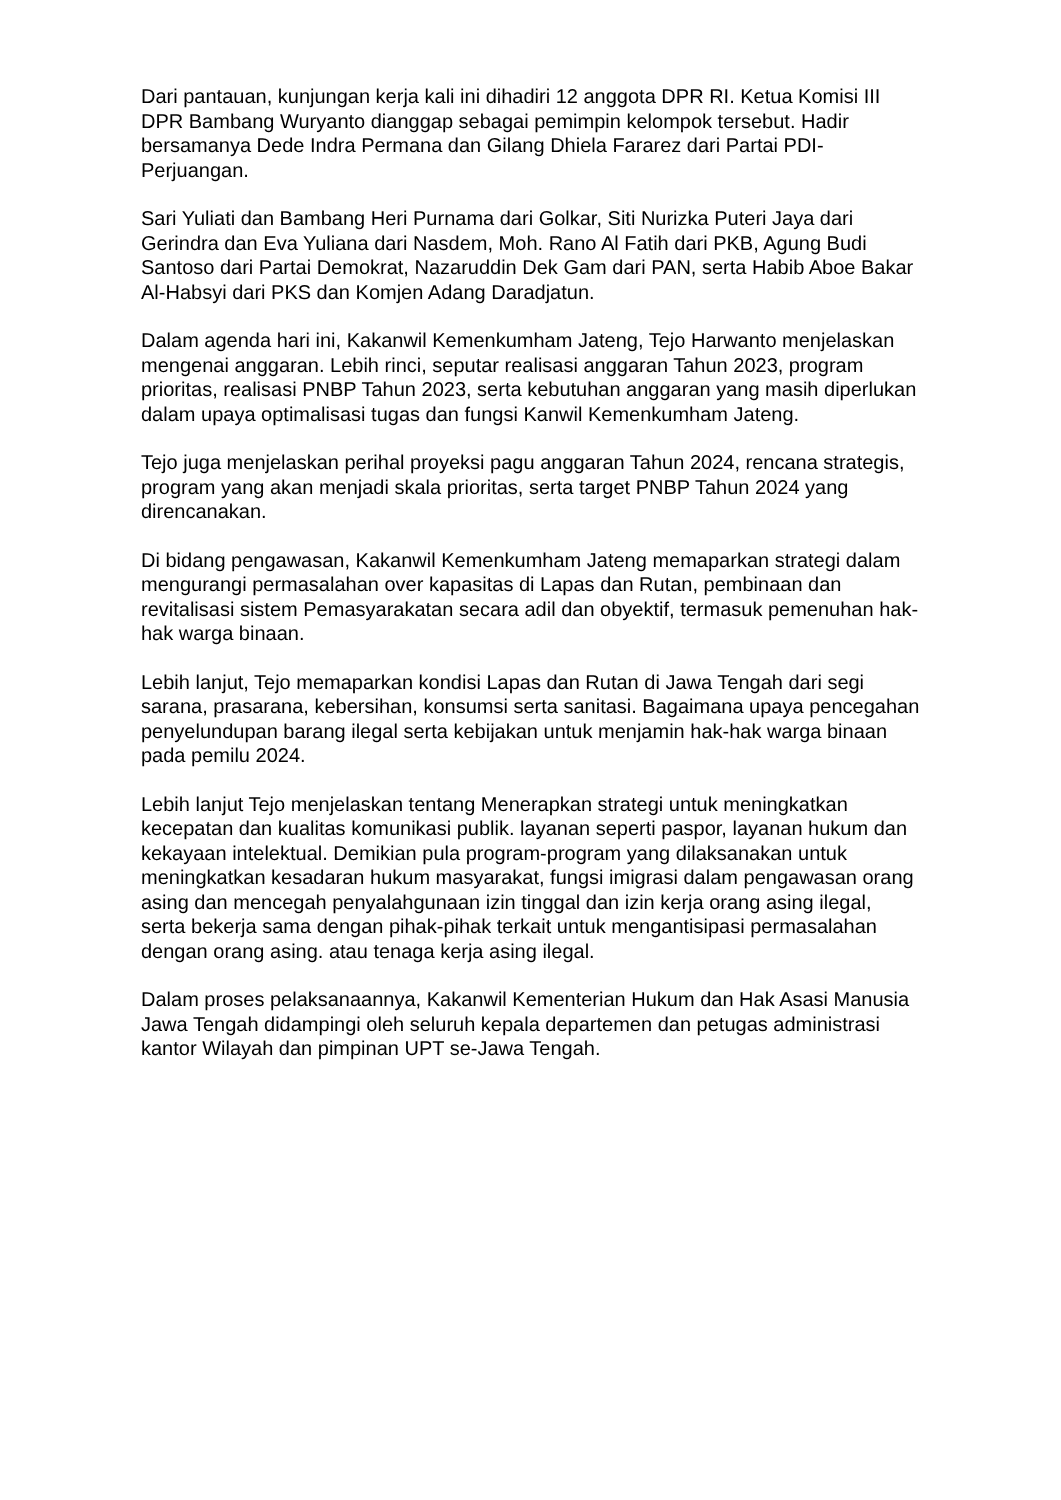Dari pantauan, kunjungan kerja kali ini dihadiri 12 anggota DPR RI. Ketua Komisi III DPR Bambang Wuryanto dianggap sebagai pemimpin kelompok tersebut. Hadir bersamanya Dede Indra Permana dan Gilang Dhiela Fararez dari Partai PDI-Perjuangan.
Sari Yuliati dan Bambang Heri Purnama dari Golkar, Siti Nurizka Puteri Jaya dari Gerindra dan Eva Yuliana dari Nasdem, Moh. Rano Al Fatih dari PKB, Agung Budi Santoso dari Partai Demokrat, Nazaruddin Dek Gam dari PAN, serta Habib Aboe Bakar Al-Habsyi dari PKS dan Komjen Adang Daradjatun.
Dalam agenda hari ini, Kakanwil Kemenkumham Jateng, Tejo Harwanto menjelaskan mengenai anggaran. Lebih rinci, seputar realisasi anggaran Tahun 2023, program prioritas, realisasi PNBP Tahun 2023, serta kebutuhan anggaran yang masih diperlukan dalam upaya optimalisasi tugas dan fungsi Kanwil Kemenkumham Jateng.
Tejo juga menjelaskan perihal proyeksi pagu anggaran Tahun 2024, rencana strategis, program yang akan menjadi skala prioritas, serta target PNBP Tahun 2024 yang direncanakan.
Di bidang pengawasan, Kakanwil Kemenkumham Jateng memaparkan strategi dalam mengurangi permasalahan over kapasitas di Lapas dan Rutan, pembinaan dan revitalisasi sistem Pemasyarakatan secara adil dan obyektif, termasuk pemenuhan hak-hak warga binaan.
Lebih lanjut, Tejo memaparkan kondisi Lapas dan Rutan di Jawa Tengah dari segi sarana, prasarana, kebersihan, konsumsi serta sanitasi. Bagaimana upaya pencegahan penyelundupan barang ilegal serta kebijakan untuk menjamin hak-hak warga binaan pada pemilu 2024.
Lebih lanjut Tejo menjelaskan tentang Menerapkan strategi untuk meningkatkan kecepatan dan kualitas komunikasi publik. layanan seperti paspor, layanan hukum dan kekayaan intelektual. Demikian pula program-program yang dilaksanakan untuk meningkatkan kesadaran hukum masyarakat, fungsi imigrasi dalam pengawasan orang asing dan mencegah penyalahgunaan izin tinggal dan izin kerja orang asing ilegal, serta bekerja sama dengan pihak-pihak terkait untuk mengantisipasi permasalahan dengan orang asing. atau tenaga kerja asing ilegal.
Dalam proses pelaksanaannya, Kakanwil Kementerian Hukum dan Hak Asasi Manusia Jawa Tengah didampingi oleh seluruh kepala departemen dan petugas administrasi kantor Wilayah dan pimpinan UPT se-Jawa Tengah.